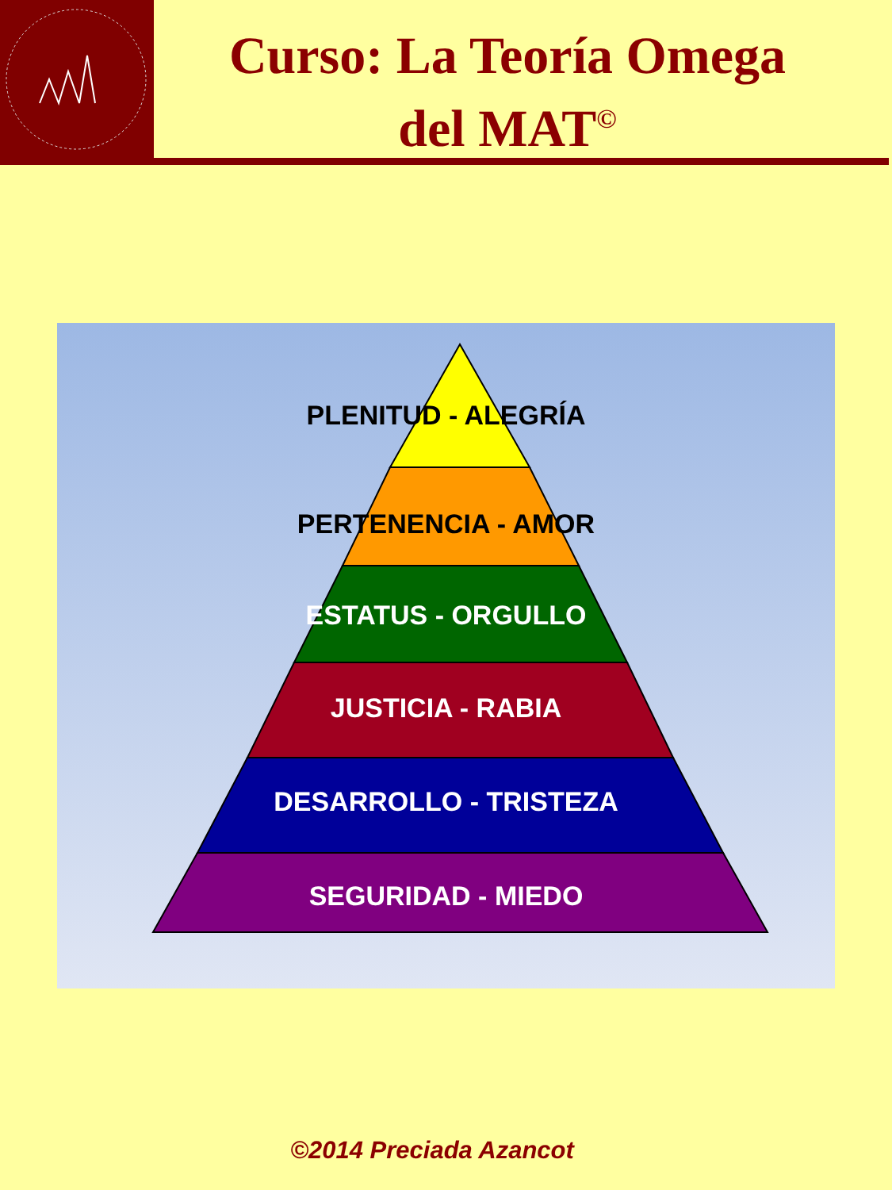Curso: La Teoría Omega
del MAT<sup>©</sup>
PLENITUD - ALEGRÍA
PERTENENCIA - AMOR
ESTATUS - ORGULLO
JUSTICIA - RABIA
DESARROLLO - TRISTEZA
SEGURIDAD - MIEDO
©2014 Preciada Azancot